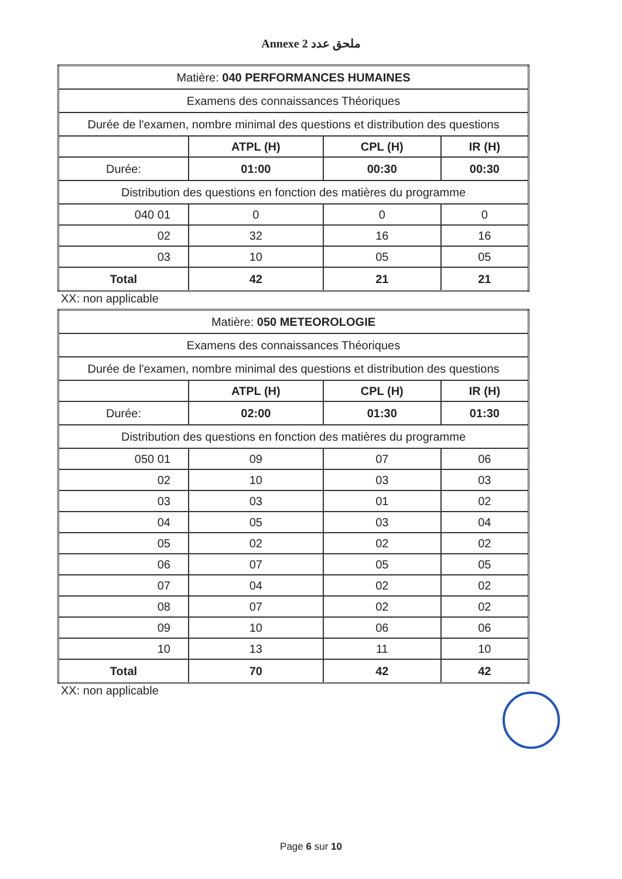Annexe 2 ملحق عدد
| Matière: 040 PERFORMANCES HUMAINES | | | |
| Examens des connaissances Théoriques | | | |
| Durée de l'examen, nombre minimal des questions et distribution des questions | | | |
| | ATPL (H) | CPL (H) | IR (H) |
| Durée: | 01:00 | 00:30 | 00:30 |
| Distribution des questions en fonction des matières du programme | | | |
| 040 01 | 0 | 0 | 0 |
| 02 | 32 | 16 | 16 |
| 03 | 10 | 05 | 05 |
| Total | 42 | 21 | 21 |
XX: non applicable
| Matière: 050 METEOROLOGIE | | | |
| Examens des connaissances Théoriques | | | |
| Durée de l'examen, nombre minimal des questions et distribution des questions | | | |
| | ATPL (H) | CPL (H) | IR (H) |
| Durée: | 02:00 | 01:30 | 01:30 |
| Distribution des questions en fonction des matières du programme | | | |
| 050 01 | 09 | 07 | 06 |
| 02 | 10 | 03 | 03 |
| 03 | 03 | 01 | 02 |
| 04 | 05 | 03 | 04 |
| 05 | 02 | 02 | 02 |
| 06 | 07 | 05 | 05 |
| 07 | 04 | 02 | 02 |
| 08 | 07 | 02 | 02 |
| 09 | 10 | 06 | 06 |
| 10 | 13 | 11 | 10 |
| Total | 70 | 42 | 42 |
XX: non applicable
Page 6 sur 10